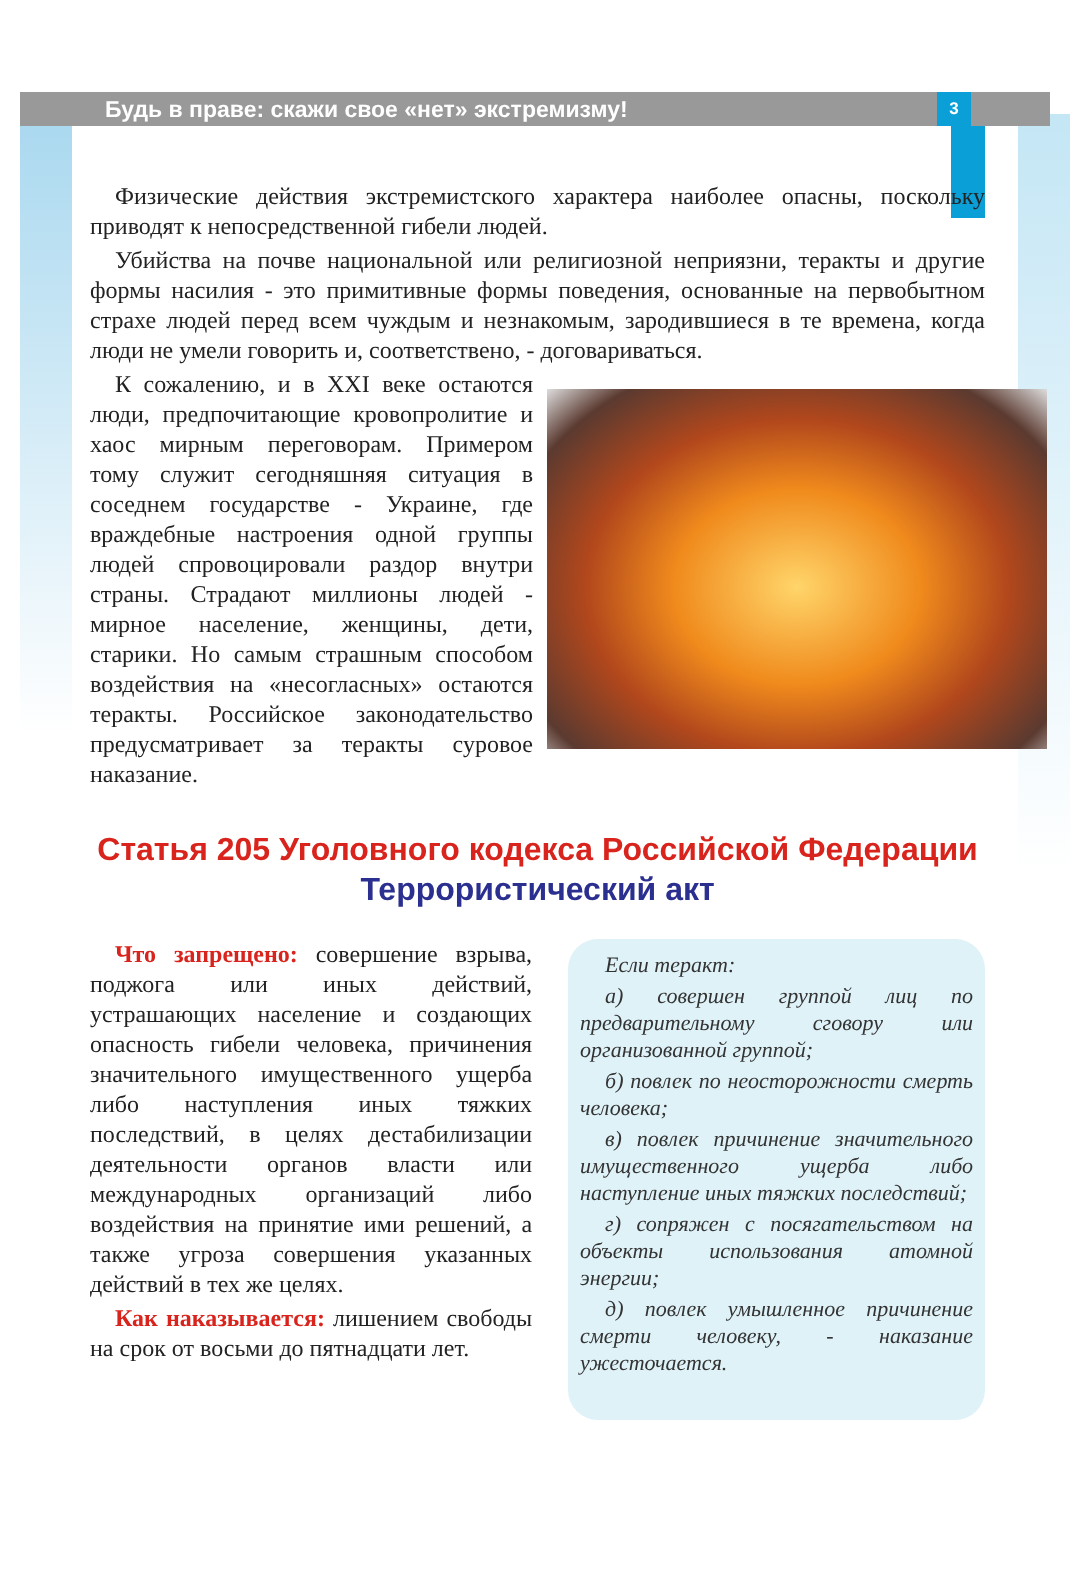Будь в праве: скажи свое «нет» экстремизму! 3
Физические действия экстремистского характера наиболее опасны, поскольку приводят к непосредственной гибели людей.
Убийства на почве национальной или религиозной неприязни, теракты и другие формы насилия - это примитивные формы поведения, основанные на первобытном страхе людей перед всем чуждым и незнакомым, зародившиеся в те времена, когда люди не умели говорить и, соответствено, - договариваться.
К сожалению, и в XXI веке остаются люди, предпочитающие кровопролитие и хаос мирным переговорам. Примером тому служит сегодняшняя ситуация в соседнем государстве - Украине, где враждебные настроения одной группы людей спровоцировали раздор внутри страны. Страдают миллионы людей - мирное население, женщины, дети, старики. Но самым страшным способом воздействия на «несогласных» остаются теракты. Российское законодательство предусматривает за теракты суровое наказание.
Статья 205 Уголовного кодекса Российской Федерации
Террористический акт
Что запрещено: совершение взрыва, поджога или иных действий, устрашающих население и создающих опасность гибели человека, причинения значительного имущественного ущерба либо наступления иных тяжких последствий, в целях дестабилизации деятельности органов власти или международных организаций либо воздействия на принятие ими решений, а также угроза совершения указанных действий в тех же целях.
Как наказывается: лишением свободы на срок от восьми до пятнадцати лет.
Если теракт:
а) совершен группой лиц по предварительному сговору или организованной группой;
б) повлек по неосторожности смерть человека;
в) повлек причинение значительного имущественного ущерба либо наступление иных тяжких последствий;
г) сопряжен с посягательством на объекты использования атомной энергии;
д) повлек умышленное причинение смерти человеку, - наказание ужесточается.